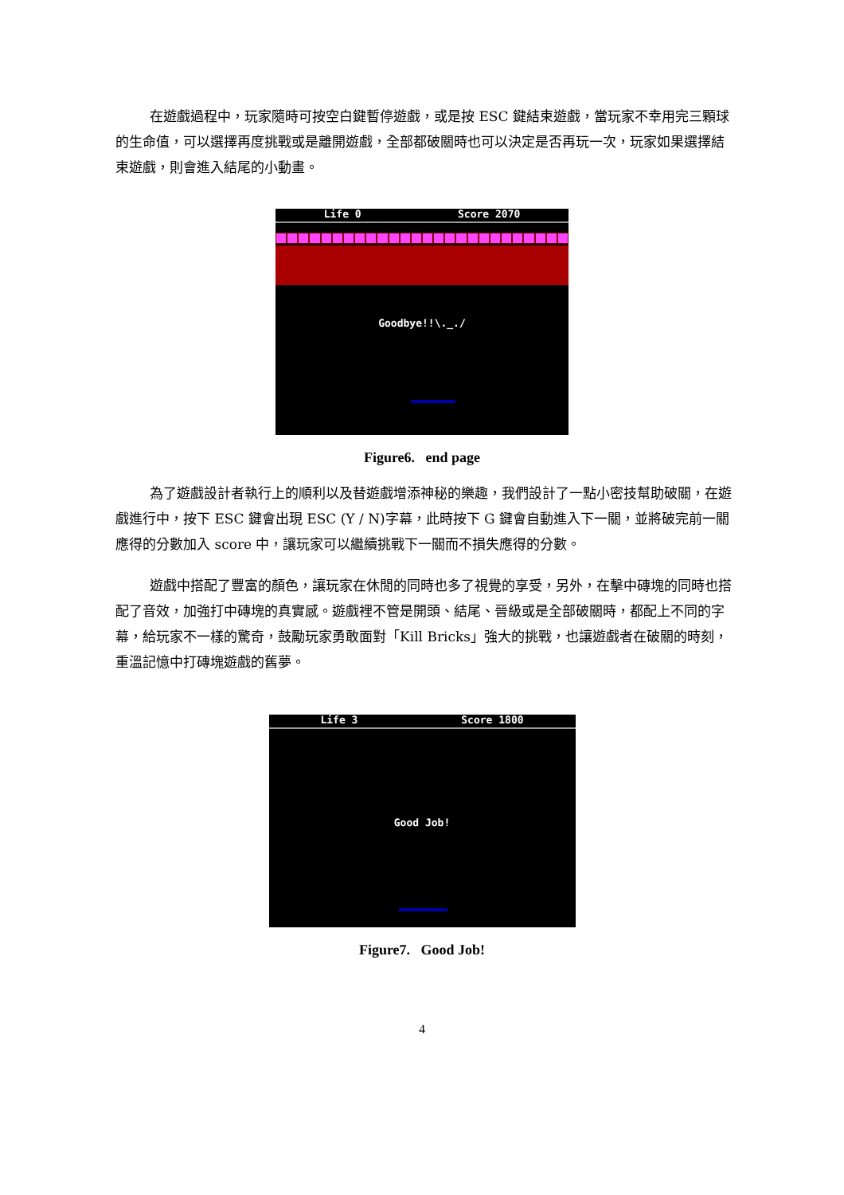在遊戲過程中，玩家隨時可按空白鍵暫停遊戲，或是按 ESC 鍵結束遊戲，當玩家不幸用完三顆球的生命值，可以選擇再度挑戰或是離開遊戲，全部都破關時也可以決定是否再玩一次，玩家如果選擇結束遊戲，則會進入結尾的小動畫。
Life 0 Score 2070
Goodbye!!\._./
Figure6. end page
為了遊戲設計者執行上的順利以及替遊戲增添神秘的樂趣，我們設計了一點小密技幫助破關，在遊戲進行中，按下 ESC 鍵會出現 ESC (Y / N)字幕，此時按下 G 鍵會自動進入下一關，並將破完前一關應得的分數加入 score 中，讓玩家可以繼續挑戰下一關而不損失應得的分數。
遊戲中搭配了豐富的顏色，讓玩家在休閒的同時也多了視覺的享受，另外，在擊中磚塊的同時也搭配了音效，加強打中磚塊的真實感。遊戲裡不管是開頭、結尾、晉級或是全部破關時，都配上不同的字幕，給玩家不一樣的驚奇，鼓勵玩家勇敢面對「Kill Bricks」強大的挑戰，也讓遊戲者在破關的時刻，重溫記憶中打磚塊遊戲的舊夢。
Life 3 Score 1800
Good Job!
Figure7. Good Job!
4